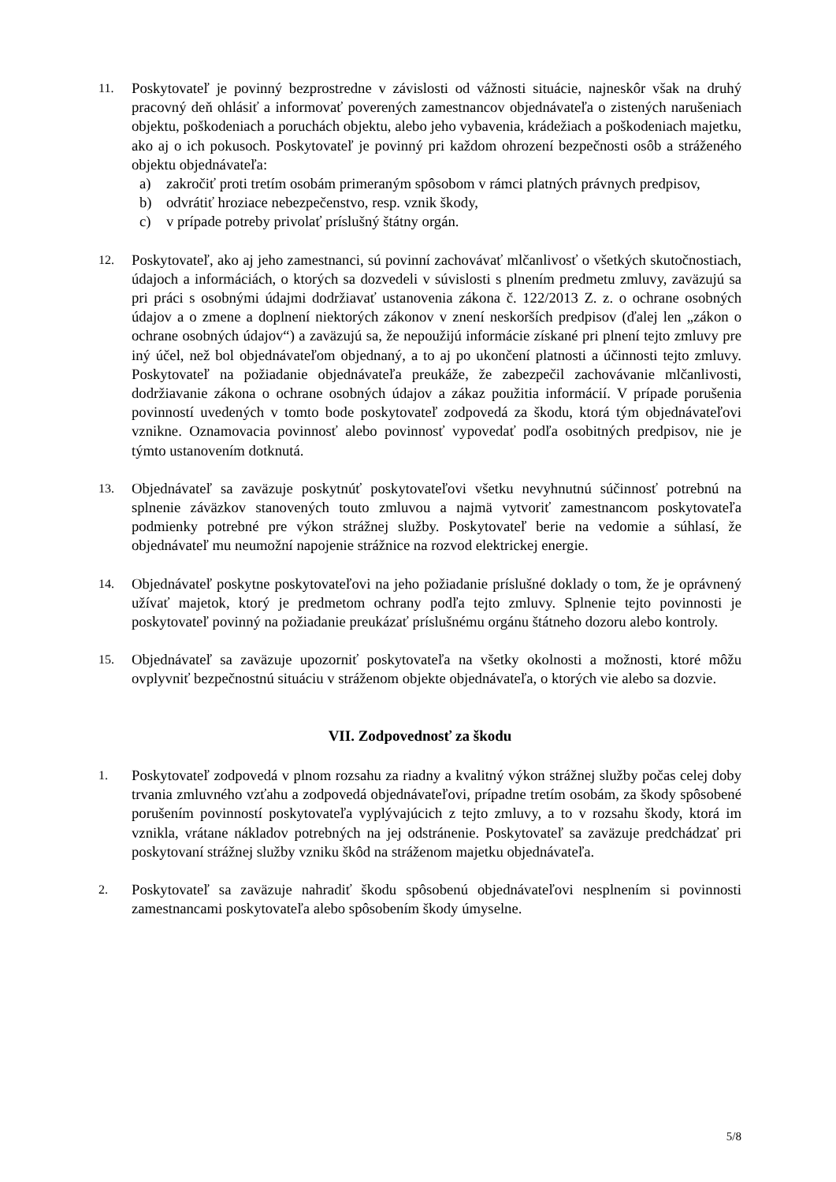11.
Poskytovateľ je povinný bezprostredne v závislosti od vážnosti situácie, najneskôr však na druhý pracovný deň ohlásiť a informovať poverených zamestnancov objednávateľa o zistených narušeniach objektu, poškodeniach a poruchách objektu, alebo jeho vybavenia, krádežiach a poškodeniach majetku, ako aj o ich pokusoch. Poskytovateľ je povinný pri každom ohrození bezpečnosti osôb a stráženého objektu objednávateľa:
a) zakročiť proti tretím osobám primeraným spôsobom v rámci platných právnych predpisov,
b) odvrátiť hroziace nebezpečenstvo, resp. vznik škody,
c) v prípade potreby privolať príslušný štátny orgán.
12.
Poskytovateľ, ako aj jeho zamestnanci, sú povinní zachovávať mlčanlivosť o všetkých skutočnostiach, údajoch a informáciách, o ktorých sa dozvedeli v súvislosti s plnením predmetu zmluvy, zaväzujú sa pri práci s osobnými údajmi dodržiavať ustanovenia zákona č. 122/2013 Z. z. o ochrane osobných údajov a o zmene a doplnení niektorých zákonov v znení neskorších predpisov (ďalej len „zákon o ochrane osobných údajov“) a zaväzujú sa, že nepoužijú informácie získané pri plnení tejto zmluvy pre iný účel, než bol objednávateľom objednaný, a to aj po ukončení platnosti a účinnosti tejto zmluvy. Poskytovateľ na požiadanie objednávateľa preukáže, že zabezpečil zachovávanie mlčanlivosti, dodržiavanie zákona o ochrane osobných údajov a zákaz použitia informácií. V prípade porušenia povinností uvedených v tomto bode poskytovateľ zodpovedá za škodu, ktorá tým objednávateľovi vznikne. Oznamovacia povinnosť alebo povinnosť vypovedať podľa osobitných predpisov, nie je týmto ustanovením dotknutá.
13.
Objednávateľ sa zaväzuje poskytnúť poskytovateľovi všetku nevyhnutnú súčinnosť potrebnú na splnenie záväzkov stanovených touto zmluvou a najmä vytvoriť zamestnancom poskytovateľa podmienky potrebné pre výkon strážnej služby. Poskytovateľ berie na vedomie a súhlasí, že objednávateľ mu neumožní napojenie strážnice na rozvod elektrickej energie.
14.
Objednávateľ poskytne poskytovateľovi na jeho požiadanie príslušné doklady o tom, že je oprávnený užívať majetok, ktorý je predmetom ochrany podľa tejto zmluvy. Splnenie tejto povinnosti je poskytovateľ povinný na požiadanie preukázať príslušnému orgánu štátneho dozoru alebo kontroly.
15.
Objednávateľ sa zaväzuje upozorniť poskytovateľa na všetky okolnosti a možnosti, ktoré môžu ovplyvniť bezpečnostnú situáciu v stráženom objekte objednávateľa, o ktorých vie alebo sa dozvie.
VII. Zodpovednosť za škodu
1.
Poskytovateľ zodpovedá v plnom rozsahu za riadny a kvalitný výkon strážnej služby počas celej doby trvania zmluvného vzťahu a zodpovedá objednávateľovi, prípadne tretím osobám, za škody spôsobené porušením povinností poskytovateľa vyplývajúcich z tejto zmluvy, a to v rozsahu škody, ktorá im vznikla, vrátane nákladov potrebných na jej odstránenie. Poskytovateľ sa zaväzuje predchádzať pri poskytovaní strážnej služby vzniku škôd na stráženom majetku objednávateľa.
2.
Poskytovateľ sa zaväzuje nahradiť škodu spôsobenú objednávateľovi nesplnením si povinnosti zamestnancami poskytovateľa alebo spôsobením škody úmyselne.
5/8